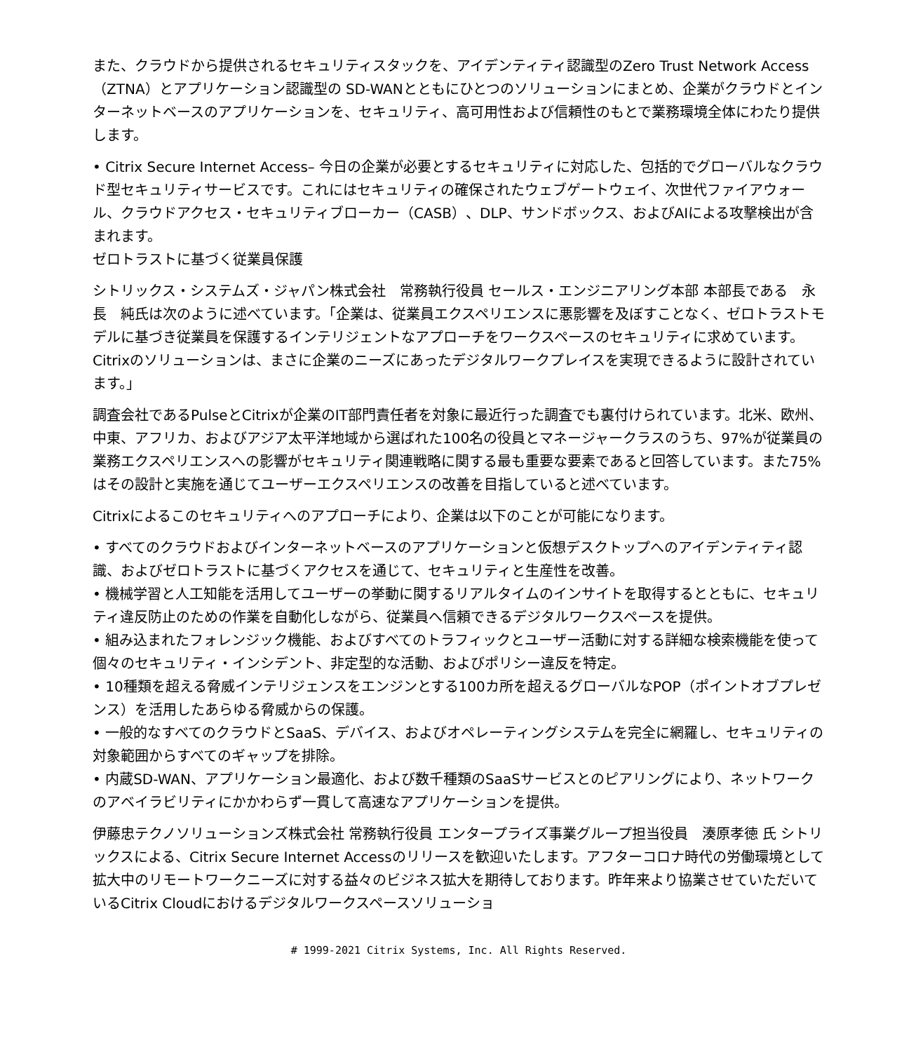また、クラウドから提供されるセキュリティスタックを、アイデンティティ認識型のZero Trust Network Access（ZTNA）とアプリケーション認識型の SD-WANとともにひとつのソリューションにまとめ、企業がクラウドとインターネットベースのアプリケーションを、セキュリティ、高可用性および信頼性のもとで業務環境全体にわたり提供します。
• Citrix Secure Internet Access– 今日の企業が必要とするセキュリティに対応した、包括的でグローバルなクラウド型セキュリティサービスです。これにはセキュリティの確保されたウェブゲートウェイ、次世代ファイアウォール、クラウドアクセス・セキュリティブローカー（CASB）、DLP、サンドボックス、およびAIによる攻撃検出が含まれます。
ゼロトラストに基づく従業員保護
シトリックス・システムズ・ジャパン株式会社　常務執行役員 セールス・エンジニアリング本部 本部長である　永長　純氏は次のように述べています。「企業は、従業員エクスペリエンスに悪影響を及ぼすことなく、ゼロトラストモデルに基づき従業員を保護するインテリジェントなアプローチをワークスペースのセキュリティに求めています。Citrixのソリューションは、まさに企業のニーズにあったデジタルワークプレイスを実現できるように設計されています。」
調査会社であるPulseとCitrixが企業のIT部門責任者を対象に最近行った調査でも裏付けられています。北米、欧州、中東、アフリカ、およびアジア太平洋地域から選ばれた100名の役員とマネージャークラスのうち、97%が従業員の業務エクスペリエンスへの影響がセキュリティ関連戦略に関する最も重要な要素であると回答しています。また75%はその設計と実施を通じてユーザーエクスペリエンスの改善を目指していると述べています。
Citrixによるこのセキュリティへのアプローチにより、企業は以下のことが可能になります。
• すべてのクラウドおよびインターネットベースのアプリケーションと仮想デスクトップへのアイデンティティ認識、およびゼロトラストに基づくアクセスを通じて、セキュリティと生産性を改善。
• 機械学習と人工知能を活用してユーザーの挙動に関するリアルタイムのインサイトを取得するとともに、セキュリティ違反防止のための作業を自動化しながら、従業員へ信頼できるデジタルワークスペースを提供。
• 組み込まれたフォレンジック機能、およびすべてのトラフィックとユーザー活動に対する詳細な検索機能を使って個々のセキュリティ・インシデント、非定型的な活動、およびポリシー違反を特定。
• 10種類を超える脅威インテリジェンスをエンジンとする100カ所を超えるグローバルなPOP（ポイントオブプレゼンス）を活用したあらゆる脅威からの保護。
• 一般的なすべてのクラウドとSaaS、デバイス、およびオペレーティングシステムを完全に網羅し、セキュリティの対象範囲からすべてのギャップを排除。
• 内蔵SD-WAN、アプリケーション最適化、および数千種類のSaaSサービスとのピアリングにより、ネットワークのアベイラビリティにかかわらず一貫して高速なアプリケーションを提供。
伊藤忠テクノソリューションズ株式会社 常務執行役員 エンタープライズ事業グループ担当役員　湊原孝徳 氏 シトリックスによる、Citrix Secure Internet Accessのリリースを歓迎いたします。アフターコロナ時代の労働環境として拡大中のリモートワークニーズに対する益々のビジネス拡大を期待しております。昨年来より協業させていただいているCitrix Cloudにおけるデジタルワークスペースソリューショ
# 1999-2021 Citrix Systems, Inc. All Rights Reserved.